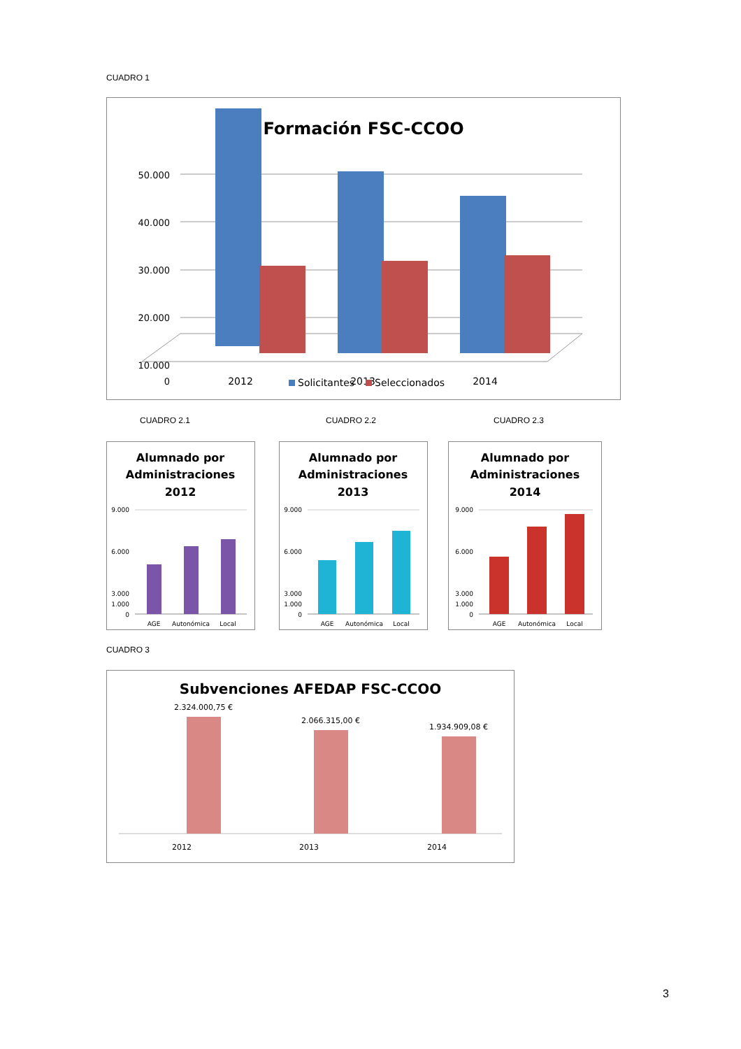CUADRO 1
Formación FSC-CCOO
50.000
40.000
30.000
20.000
10.000
0
2012
2013
2014
Solicitantes
Seleccionados
CUADRO 2.1 CUADRO 2.2 CUADRO 2.3
Alumnado por
Administraciones
2012
9.000
6.000
3.000
1.000
0
AGE
Autonómica
Local
Alumnado por
Administraciones
2013
9.000
6.000
3.000
1.000
0
AGE
Autonómica
Local
Alumnado por
Administraciones
2014
9.000
6.000
3.000
1.000
0
AGE
Autonómica
Local
CUADRO 3
Subvenciones AFEDAP FSC-CCOO
2.324.000,75 €
2.066.315,00 €
1.934.909,08 €
2012
2013
2014
3